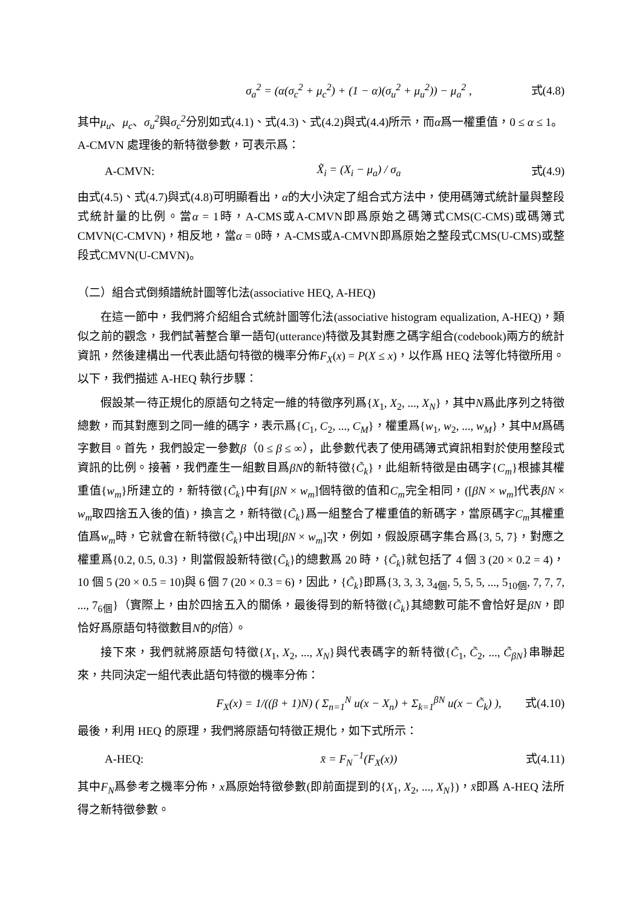σ<sub>a</sub><sup>2</sup> = (α(σ<sub>c</sub><sup>2</sup> + μ<sub>c</sub><sup>2</sup>) + (1 − α)(σ<sub>u</sub><sup>2</sup> + μ<sub>u</sub><sup>2</sup>)) − μ<sub>a</sub><sup>2</sup> ,
式(4.8)
其中μ<sub>u</sub>、μ<sub>c</sub>、σ<sub>u</sub><sup>2</sup>與σ<sub>c</sub><sup>2</sup>分別如式(4.1)、式(4.3)、式(4.2)與式(4.4)所示，而α爲一權重值，0 ≤ α ≤ 1。
A-CMVN 處理後的新特徵參數，可表示爲：
A-CMVN: X̃<sub>i</sub> = (X<sub>i</sub> − μ<sub>a</sub>) / σ<sub>a</sub> 式(4.9)
由式(4.5)、式(4.7)與式(4.8)可明顯看出，α的大小決定了組合式方法中，使用碼簿式統計量與整段式統計量的比例。當α = 1時，A-CMS或A-CMVN即爲原始之碼簿式CMS(C-CMS)或碼簿式CMVN(C-CMVN)，相反地，當α = 0時，A-CMS或A-CMVN即爲原始之整段式CMS(U-CMS)或整段式CMVN(U-CMVN)。
（二）組合式倒頻譜統計圖等化法(associative HEQ, A-HEQ)
在這一節中，我們將介紹組合式統計圖等化法(associative histogram equalization, A-HEQ)，類似之前的觀念，我們試著整合單一語句(utterance)特徵及其對應之碼字組合(codebook)兩方的統計資訊，然後建構出一代表此語句特徵的機率分佈F<sub>X</sub>(x) = P(X ≤ x)，以作爲 HEQ 法等化特徵所用。以下，我們描述 A-HEQ 執行步驟：
假設某一待正規化的原語句之特定一維的特徵序列爲{X<sub>1</sub>, X<sub>2</sub>, ..., X<sub>N</sub>}，其中N爲此序列之特徵總數，而其對應到之同一維的碼字，表示爲{C<sub>1</sub>, C<sub>2</sub>, ..., C<sub>M</sub>}，權重爲{w<sub>1</sub>, w<sub>2</sub>, ..., w<sub>M</sub>}，其中M爲碼字數目。首先，我們設定一參數β（0 ≤ β ≤ ∞），此參數代表了使用碼簿式資訊相對於使用整段式資訊的比例。接著，我們產生一組數目爲βN的新特徵{C̃<sub>k</sub>}，此組新特徵是由碼字{C<sub>m</sub>}根據其權重值{w<sub>m</sub>}所建立的，新特徵{C̃<sub>k</sub>}中有[βN × w<sub>m</sub>]個特徵的值和C<sub>m</sub>完全相同，([βN × w<sub>m</sub>]代表βN × w<sub>m</sub>取四捨五入後的值)，換言之，新特徵{C̃<sub>k</sub>}爲一組整合了權重值的新碼字，當原碼字C<sub>m</sub>其權重值爲w<sub>m</sub>時，它就會在新特徵{C̃<sub>k</sub>}中出現[βN × w<sub>m</sub>]次，例如，假設原碼字集合爲{3, 5, 7}，對應之權重爲{0.2, 0.5, 0.3}，則當假設新特徵{C̃<sub>k</sub>}的總數爲 20 時，{C̃<sub>k</sub>}就包括了 4 個 3 (20 × 0.2 = 4)，10 個 5 (20 × 0.5 = 10)與 6 個 7 (20 × 0.3 = 6)，因此，{C̃<sub>k</sub>}即爲{3, 3, 3, 3<sub>4個</sub>, 5, 5, 5, ..., 5<sub>10個</sub>, 7, 7, 7, ..., 7<sub>6個</sub>}（實際上，由於四捨五入的關係，最後得到的新特徵{C̃<sub>k</sub>}其總數可能不會恰好是βN，即恰好爲原語句特徵數目N的β倍）。
接下來，我們就將原語句特徵{X<sub>1</sub>, X<sub>2</sub>, ..., X<sub>N</sub>}與代表碼字的新特徵{C̃<sub>1</sub>, C̃<sub>2</sub>, ..., C̃<sub>βN</sub>}串聯起來，共同決定一組代表此語句特徵的機率分佈：
F<sub>X</sub>(x) = 1/((β + 1)N) ( Σ<sub>n=1</sub><sup>N</sup> u(x − X<sub>n</sub>) + Σ<sub>k=1</sub><sup>βN</sup> u(x − C̃<sub>k</sub>) ),
式(4.10)
最後，利用 HEQ 的原理，我們將原語句特徵正規化，如下式所示：
A-HEQ: x̄ = F<sub>N</sub><sup>−1</sup>(F<sub>X</sub>(x)) 式(4.11)
其中F<sub>N</sub>爲參考之機率分佈，x爲原始特徵參數(即前面提到的{X<sub>1</sub>, X<sub>2</sub>, ..., X<sub>N</sub>})，x̄即爲 A-HEQ 法所得之新特徵參數。